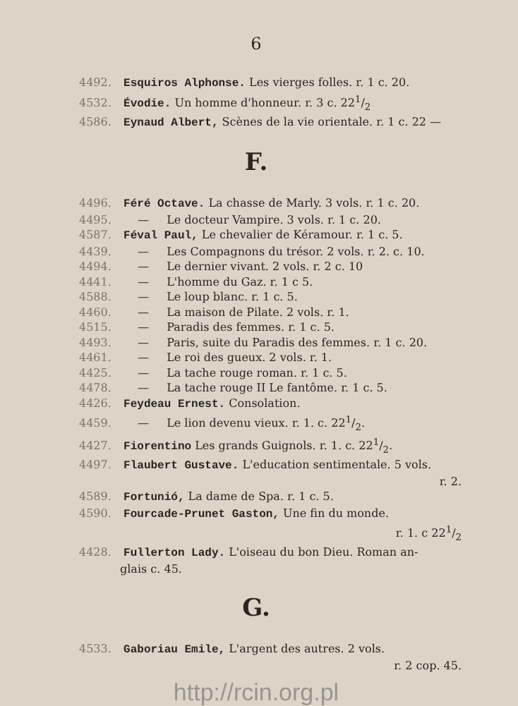6
4492. Esquiros Alphonse. Les vierges folles. r. 1 c. 20.
4532. Évodie. Un homme d'honneur. r. 3 c. 221/2
4586. Eynaud Albert, Scènes de la vie orientale. r. 1 c. 22 —
F.
4496. Féré Octave. La chasse de Marly. 3 vols. r. 1 c. 20.
4495. — Le docteur Vampire. 3 vols. r. 1 c. 20.
4587. Féval Paul, Le chevalier de Kéramour. r. 1 c. 5.
4439. — Les Compagnons du trésor. 2 vols. r. 2. c. 10.
4494. — Le dernier vivant. 2 vols. r. 2 c. 10
4441. — L'homme du Gaz. r. 1 c 5.
4588. — Le loup blanc. r. 1 c. 5.
4460. — La maison de Pilate. 2 vols. r. 1.
4515. — Paradis des femmes. r. 1 c. 5.
4493. — Paris, suite du Paradis des femmes. r. 1 c. 20.
4461. — Le roi des gueux. 2 vols. r. 1.
4425. — La tache rouge roman. r. 1 c. 5.
4478. — La tache rouge II Le fantôme. r. 1 c. 5.
4426. Feydeau Ernest. Consolation.
4459. — Le lion devenu vieux. r. 1. c. 221/2.
4427. Fiorentino Les grands Guignols. r. 1. c. 221/2.
4497. Flaubert Gustave. L'education sentimentale. 5 vols.
r. 2.
4589. Fortunió, La dame de Spa. r. 1 c. 5.
4590. Fourcade-Prunet Gaston, Une fin du monde.
r. 1. c 221/2
4428. Fullerton Lady. L'oiseau du bon Dieu. Roman an-
glais c. 45.
G.
4533. Gaboriau Emile, L'argent des autres. 2 vols.
r. 2 cop. 45.
http://rcin.org.pl